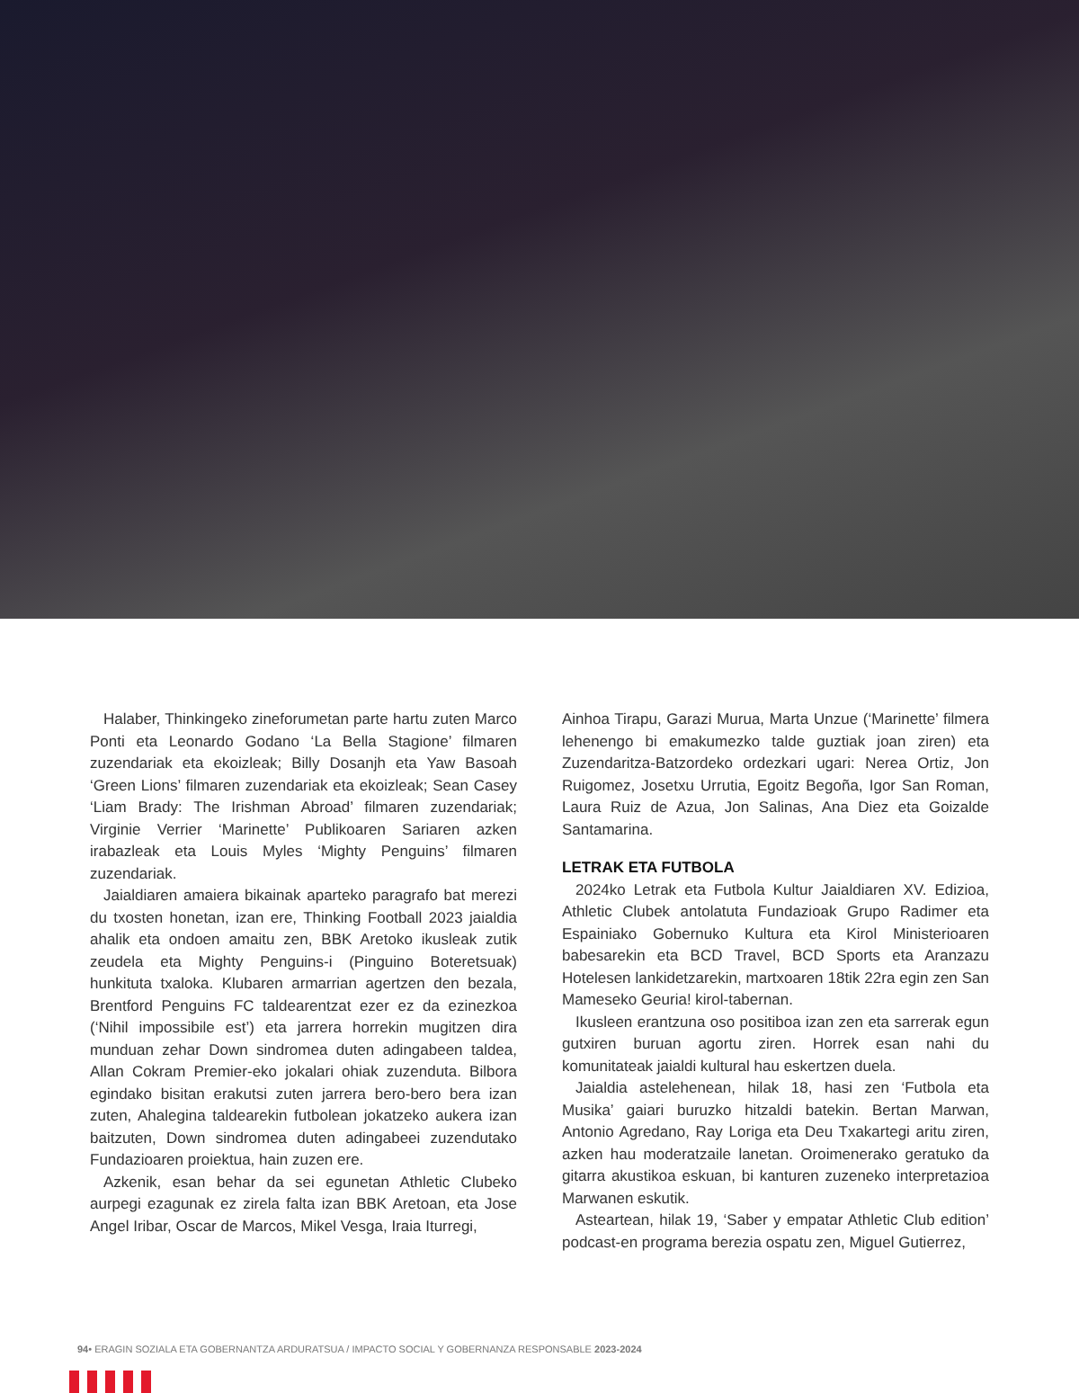Halaber, Thinkingeko zineforumetan parte hartu zuten Marco Ponti eta Leonardo Godano ‘La Bella Stagione’ filmaren zuzendariak eta ekoizleak; Billy Dosanjh eta Yaw Basoah ‘Green Lions’ filmaren zuzendariak eta ekoizleak; Sean Casey ‘Liam Brady: The Irishman Abroad’ filmaren zuzendariak; Virginie Verrier ‘Marinette’ Publikoaren Sariaren azken irabazleak eta Louis Myles ‘Mighty Penguins’ filmaren zuzendariak.
Jaialdiaren amaiera bikainak aparteko paragrafo bat merezi du txosten honetan, izan ere, Thinking Football 2023 jaialdia ahalik eta ondoen amaitu zen, BBK Aretoko ikusleak zutik zeudela eta Mighty Penguins-i (Pinguino Boteretsuak) hunkituta txaloka. Klubaren armarrian agertzen den bezala, Brentford Penguins FC taldearentzat ezer ez da ezinezkoa (‘Nihil impossibile est’) eta jarrera horrekin mugitzen dira munduan zehar Down sindromea duten adingabeen taldea, Allan Cokram Premier-eko jokalari ohiak zuzenduta. Bilbora egindako bisitan erakutsi zuten jarrera bero-bero bera izan zuten, Ahalegina taldearekin futbolean jokatzeko aukera izan baitzuten, Down sindromea duten adingabeei zuzendutako Fundazioaren proiektua, hain zuzen ere.
Azkenik, esan behar da sei egunetan Athletic Clubeko aurpegi ezagunak ez zirela falta izan BBK Aretoan, eta Jose Angel Iribar, Oscar de Marcos, Mikel Vesga, Iraia Iturregi,
Ainhoa Tirapu, Garazi Murua, Marta Unzue (‘Marinette’ filmera lehenengo bi emakumezko talde guztiak joan ziren) eta Zuzendaritza-Batzordeko ordezkari ugari: Nerea Ortiz, Jon Ruigomez, Josetxu Urrutia, Egoitz Begoña, Igor San Roman, Laura Ruiz de Azua, Jon Salinas, Ana Diez eta Goizalde Santamarina.
LETRAK ETA FUTBOLA
2024ko Letrak eta Futbola Kultur Jaialdiaren XV. Edizioa, Athletic Clubek antolatuta Fundazioak Grupo Radimer eta Espainiako Gobernuko Kultura eta Kirol Ministerioaren babesarekin eta BCD Travel, BCD Sports eta Aranzazu Hotelesen lankidetzarekin, martxoaren 18tik 22ra egin zen San Mameseko Geuria! kirol-tabernan.
Ikusleen erantzuna oso positiboa izan zen eta sarrerak egun gutxiren buruan agortu ziren. Horrek esan nahi du komunitateak jaialdi kultural hau eskertzen duela.
Jaialdia astelehenean, hilak 18, hasi zen ‘Futbola eta Musika’ gaiari buruzko hitzaldi batekin. Bertan Marwan, Antonio Agredano, Ray Loriga eta Deu Txakartegi aritu ziren, azken hau moderatzaile lanetan. Oroimenerako geratuko da gitarra akustikoa eskuan, bi kanturen zuzeneko interpretazioa Marwanen eskutik.
Asteartean, hilak 19, ‘Saber y empatar Athletic Club edition’ podcast-en programa berezia ospatu zen, Miguel Gutierrez,
94• ERAGIN SOZIALA ETA GOBERNANTZA ARDURATSUA / IMPACTO SOCIAL Y GOBERNANZA RESPONSABLE 2023-2024